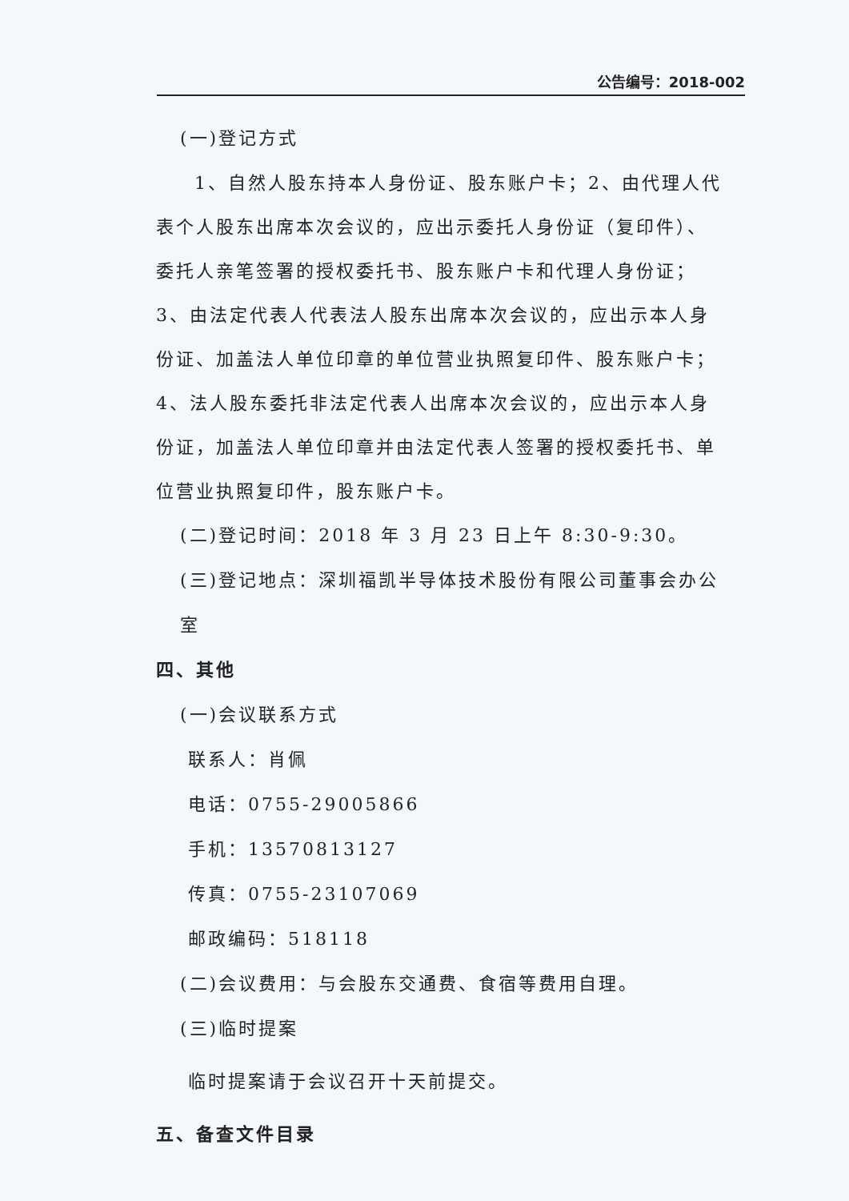公告编号：2018-002
(一)登记方式
1、自然人股东持本人身份证、股东账户卡；2、由代理人代表个人股东出席本次会议的，应出示委托人身份证（复印件）、委托人亲笔签署的授权委托书、股东账户卡和代理人身份证；3、由法定代表人代表法人股东出席本次会议的，应出示本人身份证、加盖法人单位印章的单位营业执照复印件、股东账户卡；4、法人股东委托非法定代表人出席本次会议的，应出示本人身份证，加盖法人单位印章并由法定代表人签署的授权委托书、单位营业执照复印件，股东账户卡。
(二)登记时间：2018 年 3 月 23 日上午 8:30-9:30。
(三)登记地点：深圳福凯半导体技术股份有限公司董事会办公室
四、其他
(一)会议联系方式
联系人：肖佩
电话：0755-29005866
手机：13570813127
传真：0755-23107069
邮政编码：518118
(二)会议费用：与会股东交通费、食宿等费用自理。
(三)临时提案
临时提案请于会议召开十天前提交。
五、备查文件目录